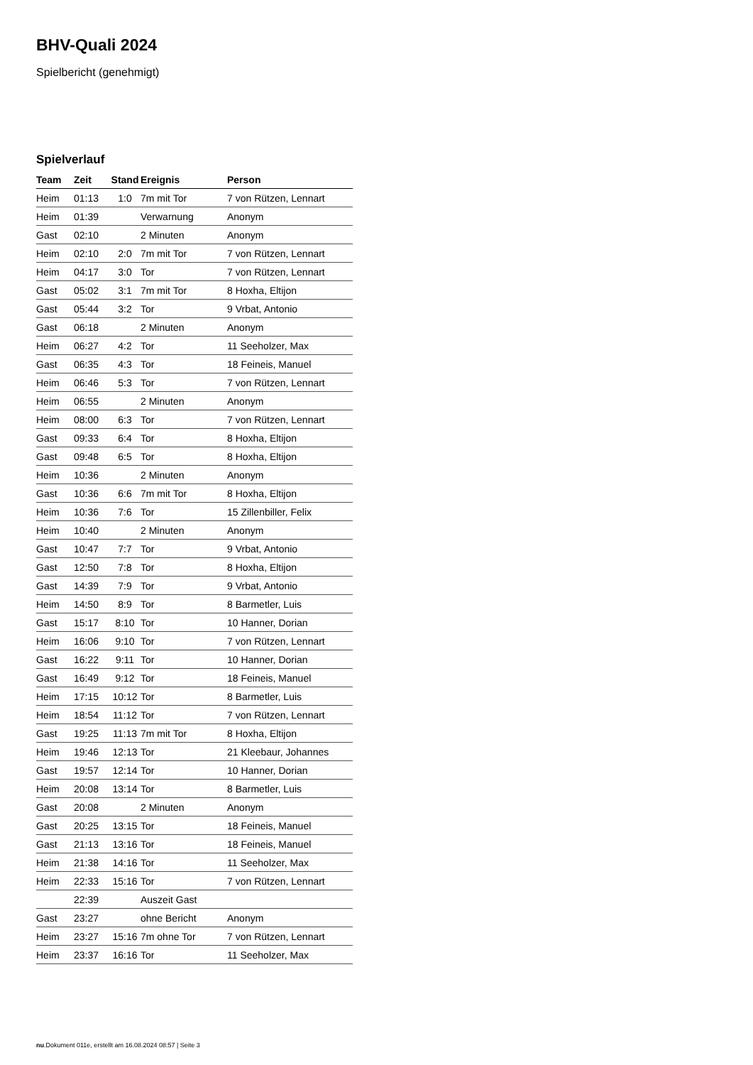BHV-Quali 2024
Spielbericht (genehmigt)
Spielverlauf
| Team | Zeit | Stand | Ereignis | Person |
| --- | --- | --- | --- | --- |
| Heim | 01:13 | 1:0 | 7m mit Tor | 7 von Rützen, Lennart |
| Heim | 01:39 | | Verwarnung | Anonym |
| Gast | 02:10 | | 2 Minuten | Anonym |
| Heim | 02:10 | 2:0 | 7m mit Tor | 7 von Rützen, Lennart |
| Heim | 04:17 | 3:0 | Tor | 7 von Rützen, Lennart |
| Gast | 05:02 | 3:1 | 7m mit Tor | 8 Hoxha, Eltijon |
| Gast | 05:44 | 3:2 | Tor | 9 Vrbat, Antonio |
| Gast | 06:18 | | 2 Minuten | Anonym |
| Heim | 06:27 | 4:2 | Tor | 11 Seeholzer, Max |
| Gast | 06:35 | 4:3 | Tor | 18 Feineis, Manuel |
| Heim | 06:46 | 5:3 | Tor | 7 von Rützen, Lennart |
| Heim | 06:55 | | 2 Minuten | Anonym |
| Heim | 08:00 | 6:3 | Tor | 7 von Rützen, Lennart |
| Gast | 09:33 | 6:4 | Tor | 8 Hoxha, Eltijon |
| Gast | 09:48 | 6:5 | Tor | 8 Hoxha, Eltijon |
| Heim | 10:36 | | 2 Minuten | Anonym |
| Gast | 10:36 | 6:6 | 7m mit Tor | 8 Hoxha, Eltijon |
| Heim | 10:36 | 7:6 | Tor | 15 Zillenbiller, Felix |
| Heim | 10:40 | | 2 Minuten | Anonym |
| Gast | 10:47 | 7:7 | Tor | 9 Vrbat, Antonio |
| Gast | 12:50 | 7:8 | Tor | 8 Hoxha, Eltijon |
| Gast | 14:39 | 7:9 | Tor | 9 Vrbat, Antonio |
| Heim | 14:50 | 8:9 | Tor | 8 Barmetler, Luis |
| Gast | 15:17 | 8:10 | Tor | 10 Hanner, Dorian |
| Heim | 16:06 | 9:10 | Tor | 7 von Rützen, Lennart |
| Gast | 16:22 | 9:11 | Tor | 10 Hanner, Dorian |
| Gast | 16:49 | 9:12 | Tor | 18 Feineis, Manuel |
| Heim | 17:15 | 10:12 | Tor | 8 Barmetler, Luis |
| Heim | 18:54 | 11:12 | Tor | 7 von Rützen, Lennart |
| Gast | 19:25 | 11:13 | 7m mit Tor | 8 Hoxha, Eltijon |
| Heim | 19:46 | 12:13 | Tor | 21 Kleebaur, Johannes |
| Gast | 19:57 | 12:14 | Tor | 10 Hanner, Dorian |
| Heim | 20:08 | 13:14 | Tor | 8 Barmetler, Luis |
| Gast | 20:08 | | 2 Minuten | Anonym |
| Gast | 20:25 | 13:15 | Tor | 18 Feineis, Manuel |
| Gast | 21:13 | 13:16 | Tor | 18 Feineis, Manuel |
| Heim | 21:38 | 14:16 | Tor | 11 Seeholzer, Max |
| Heim | 22:33 | 15:16 | Tor | 7 von Rützen, Lennart |
| | 22:39 | | Auszeit Gast | |
| Gast | 23:27 | | ohne Bericht | Anonym |
| Heim | 23:27 | 15:16 | 7m ohne Tor | 7 von Rützen, Lennart |
| Heim | 23:37 | 16:16 | Tor | 11 Seeholzer, Max |
nu.Dokument 011e, erstellt am 16.08.2024 08:57 | Seite 3